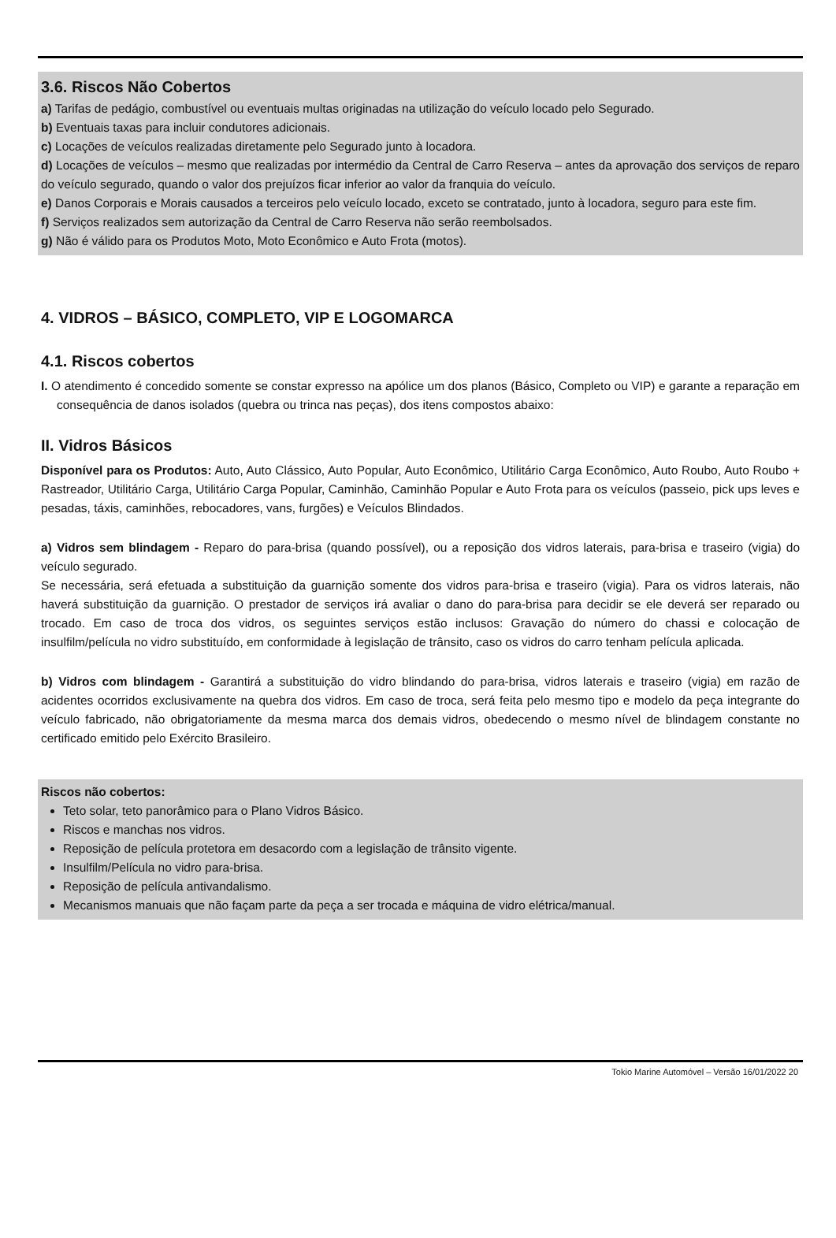3.6. Riscos Não Cobertos
a) Tarifas de pedágio, combustível ou eventuais multas originadas na utilização do veículo locado pelo Segurado.
b) Eventuais taxas para incluir condutores adicionais.
c) Locações de veículos realizadas diretamente pelo Segurado junto à locadora.
d) Locações de veículos – mesmo que realizadas por intermédio da Central de Carro Reserva – antes da aprovação dos serviços de reparo do veículo segurado, quando o valor dos prejuízos ficar inferior ao valor da franquia do veículo.
e) Danos Corporais e Morais causados a terceiros pelo veículo locado, exceto se contratado, junto à locadora, seguro para este fim.
f) Serviços realizados sem autorização da Central de Carro Reserva não serão reembolsados.
g) Não é válido para os Produtos Moto, Moto Econômico e Auto Frota (motos).
4. VIDROS – BÁSICO, COMPLETO, VIP E LOGOMARCA
4.1. Riscos cobertos
I. O atendimento é concedido somente se constar expresso na apólice um dos planos (Básico, Completo ou VIP) e garante a reparação em consequência de danos isolados (quebra ou trinca nas peças), dos itens compostos abaixo:
II. Vidros Básicos
Disponível para os Produtos: Auto, Auto Clássico, Auto Popular, Auto Econômico, Utilitário Carga Econômico, Auto Roubo, Auto Roubo + Rastreador, Utilitário Carga, Utilitário Carga Popular, Caminhão, Caminhão Popular e Auto Frota para os veículos (passeio, pick ups leves e pesadas, táxis, caminhões, rebocadores, vans, furgões) e Veículos Blindados.
a) Vidros sem blindagem - Reparo do para-brisa (quando possível), ou a reposição dos vidros laterais, para-brisa e traseiro (vigia) do veículo segurado.
Se necessária, será efetuada a substituição da guarnição somente dos vidros para-brisa e traseiro (vigia). Para os vidros laterais, não haverá substituição da guarnição. O prestador de serviços irá avaliar o dano do para-brisa para decidir se ele deverá ser reparado ou trocado. Em caso de troca dos vidros, os seguintes serviços estão inclusos: Gravação do número do chassi e colocação de insulfilm/película no vidro substituído, em conformidade à legislação de trânsito, caso os vidros do carro tenham película aplicada.
b) Vidros com blindagem - Garantirá a substituição do vidro blindando do para-brisa, vidros laterais e traseiro (vigia) em razão de acidentes ocorridos exclusivamente na quebra dos vidros. Em caso de troca, será feita pelo mesmo tipo e modelo da peça integrante do veículo fabricado, não obrigatoriamente da mesma marca dos demais vidros, obedecendo o mesmo nível de blindagem constante no certificado emitido pelo Exército Brasileiro.
Riscos não cobertos:
Teto solar, teto panorâmico para o Plano Vidros Básico.
Riscos e manchas nos vidros.
Reposição de película protetora em desacordo com a legislação de trânsito vigente.
Insulfilm/Película no vidro para-brisa.
Reposição de película antivandalismo.
Mecanismos manuais que não façam parte da peça a ser trocada e máquina de vidro elétrica/manual.
Tokio Marine Automóvel – Versão 16/01/2022 20